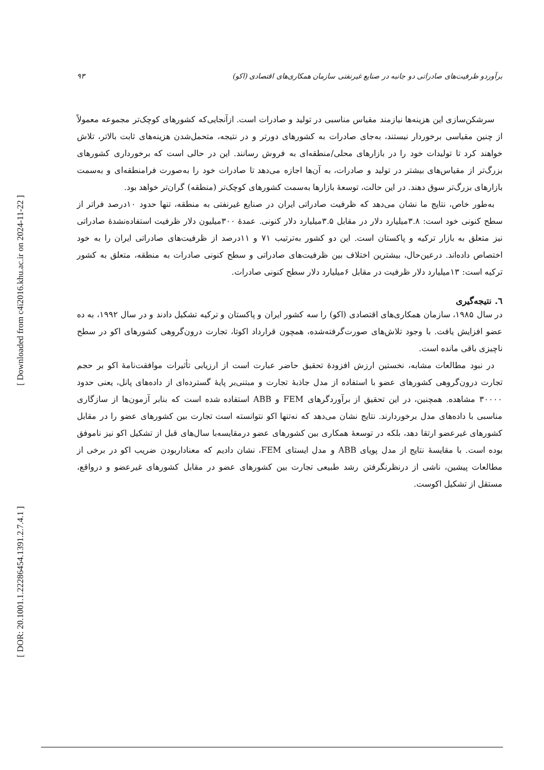[ Downloaded from c4i2016.khu.ac.ir on 2024-11-22 ]
[ DOR: 20.1001.1.22286454.1391.2.7.4.1 ]
برآوردو ظرفیت‌های صادراتی دو جانبه در صنایع غیرنفتی سازمان همکاری‌های اقتصادی (اکو) ۹۳
سرشکن‌سازی این هزینه‌ها نیازمند مقیاس مناسبی در تولید و صادرات است. ازآنجایی‌که کشورهای کوچک‌تر مجموعه معمولاً از چنین مقیاسی برخوردار نیستند، به‌جای صادرات به کشورهای دورتر و در نتیجه، متحمل‌شدن هزینه‌های ثابت بالاتر، تلاش خواهند کرد تا تولیدات خود را در بازارهای محلی/منطقه‌ای به فروش رسانند. این در حالی است که برخورداری کشورهای بزرگ‌تر از مقیاس‌های بیشتر در تولید و صادرات، به آن‌ها اجازه می‌دهد تا صادرات خود را به‌صورت فرامنطقه‌ای و به‌سمت بازارهای بزرگ‌تر سوق دهند. در این حالت، توسعهٔ بازارها به‌سمت کشورهای کوچک‌تر (منطقه) گران‌تر خواهد بود.
به‌طور خاص، نتایج ما نشان می‌دهد که ظرفیت صادراتی ایران در صنایع غیرنفتی به منطقه، تنها حدود ۱۰درصد فراتر از سطح کنونی خود است: ۳.۸میلیارد دلار در مقابل ۳.۵میلیارد دلار کنونی. عمدهٔ ۳۰۰میلیون دلار ظرفیت استفاده‌نشدهٔ صادراتی نیز متعلق به بازار ترکیه و پاکستان است. این دو کشور به‌ترتیب ۷۱ و ۱۱درصد از ظرفیت‌های صادراتی ایران را به خود اختصاص داده‌اند. درعین‌حال، بیشترین اختلاف بین ظرفیت‌های صادراتی و سطح کنونی صادرات به منطقه، متعلق به کشور ترکیه است: ۱۳میلیارد دلار ظرفیت در مقابل ۶میلیارد دلار سطح کنونی صادرات.
٦. نتیجه‌گیری
در سال ۱۹۸۵، سازمان همکاری‌های اقتصادی (اکو) را سه کشور ایران و پاکستان و ترکیه تشکیل دادند و در سال ۱۹۹۲، به ده عضو افزایش یافت. با وجود تلاش‌های صورت‌گرفته‌شده، همچون قرارداد اکوتا، تجارت درون‌گروهی کشورهای اکو در سطح ناچیزی باقی مانده است.
در نبود مطالعات مشابه، نخستین ارزش افزودهٔ تحقیق حاضر عبارت است از ارزیابی تأثیرات موافقت‌نامهٔ اکو بر حجم تجارت درون‌گروهی کشورهای عضو با استفاده از مدل جاذبهٔ تجارت و مبتنی‌بر پایهٔ گسترده‌ای از داده‌های پانل، یعنی حدود ۳۰۰۰۰ مشاهده. همچنین، در این تحقیق از برآوردگرهای FEM و ABB استفاده شده است که بنابر آزمون‌ها از سازگاری مناسبی با داده‌های مدل برخوردارند. نتایج نشان می‌دهد که نه‌تنها اکو نتوانسته است تجارت بین کشورهای عضو را در مقابل کشورهای غیرعضو ارتقا دهد، بلکه در توسعهٔ همکاری بین کشورهای عضو درمقایسه‌با سال‌های قبل از تشکیل اکو نیز ناموفق بوده است. با مقایسهٔ نتایج از مدل پویای ABB و مدل ایستای FEM، نشان دادیم که معناداربودن ضریب اکو در برخی از مطالعات پیشین، ناشی از درنظرنگرفتن رشد طبیعی تجارت بین کشورهای عضو در مقابل کشورهای غیرعضو و درواقع، مستقل از تشکیل اکوست.